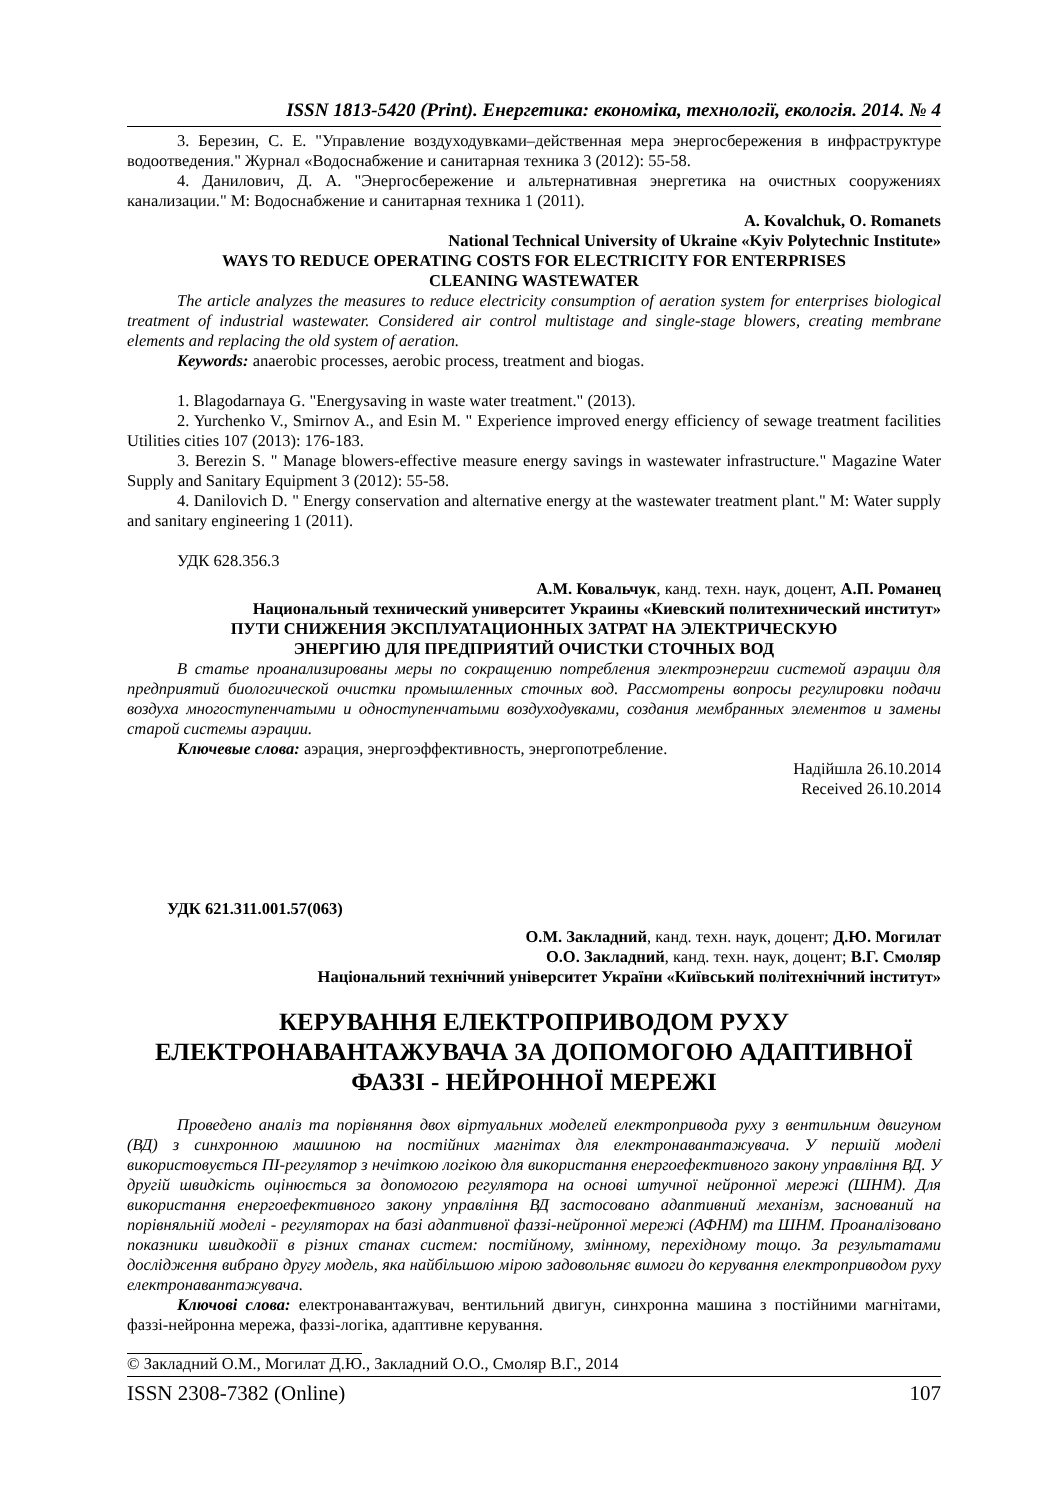ISSN 1813-5420 (Print). Енергетика: економіка, технології, екологія. 2014. № 4
3. Березин, С. Е. "Управление воздуходувками–действенная мера энергосбережения в инфраструктуре водоотведения." Журнал «Водоснабжение и санитарная техника 3 (2012): 55-58.
4. Данилович, Д. А. "Энергосбережение и альтернативная энергетика на очистных сооружениях канализации." М: Водоснабжение и санитарная техника 1 (2011).
A. Kovalchuk, O. Romanets
National Technical University of Ukraine «Kyiv Polytechnic Institute»
WAYS TO REDUCE OPERATING COSTS FOR ELECTRICITY FOR ENTERPRISES
CLEANING WASTEWATER
The article analyzes the measures to reduce electricity consumption of aeration system for enterprises biological treatment of industrial wastewater. Considered air control multistage and single-stage blowers, creating membrane elements and replacing the old system of aeration.
Keywords: anaerobic processes, aerobic process, treatment and biogas.
1. Blagodarnaya G. "Energysaving in waste water treatment." (2013).
2. Yurchenko V., Smirnov A., and Esin M. " Experience improved energy efficiency of sewage treatment facilities Utilities cities 107 (2013): 176-183.
3. Berezin S. " Manage blowers-effective measure energy savings in wastewater infrastructure." Magazine Water Supply and Sanitary Equipment 3 (2012): 55-58.
4. Danilovich D. " Energy conservation and alternative energy at the wastewater treatment plant." M: Water supply and sanitary engineering 1 (2011).
УДК 628.356.3
А.М. Ковальчук, канд. техн. наук, доцент, А.П. Романец
Национальный технический университет Украины «Киевский политехнический институт»
ПУТИ СНИЖЕНИЯ ЭКСПЛУАТАЦИОННЫХ ЗАТРАТ НА ЭЛЕКТРИЧЕСКУЮ
ЭНЕРГИЮ ДЛЯ ПРЕДПРИЯТИЙ ОЧИСТКИ СТОЧНЫХ ВОД
В статье проанализированы меры по сокращению потребления электроэнергии системой аэрации для предприятий биологической очистки промышленных сточных вод. Рассмотрены вопросы регулировки подачи воздуха многоступенчатыми и одноступенчатыми воздуходувками, создания мембранных элементов и замены старой системы аэрации.
Ключевые слова: аэрация, энергоэффективность, энергопотребление.
Надійшла 26.10.2014
Received 26.10.2014
УДК 621.311.001.57(063)
О.М. Закладний, канд. техн. наук, доцент; Д.Ю. Могилат
О.О. Закладний, канд. техн. наук, доцент; В.Г. Смоляр
Національний технічний університет України «Київський політехнічний інститут»
КЕРУВАННЯ ЕЛЕКТРОПРИВОДОМ РУХУ
ЕЛЕКТРОНАВАНТАЖУВАЧА ЗА ДОПОМОГОЮ АДАПТИВНОЇ
ФАЗЗІ - НЕЙРОННОЇ МЕРЕЖІ
Проведено аналіз та порівняння двох віртуальних моделей електропривода руху з вентильним двигуном (ВД) з синхронною машиною на постійних магнітах для електронавантажувача. У першій моделі використовується ПІ-регулятор з нечіткою логікою для використання енергоефективного закону управління ВД. У другій швидкість оцінюється за допомогою регулятора на основі штучної нейронної мережі (ШНМ). Для використання енергоефективного закону управління ВД застосовано адаптивний механізм, заснований на порівняльній моделі - регуляторах на базі адаптивної фаззі-нейронної мережі (АФНМ) та ШНМ. Проаналізовано показники швидкодії в різних станах систем: постійному, змінному, перехідному тощо. За результатами дослідження вибрано другу модель, яка найбільшою мірою задовольняє вимоги до керування електроприводом руху електронавантажувача.
Ключові слова: електронавантажувач, вентильний двигун, синхронна машина з постійними магнітами, фаззі-нейронна мережа, фаззі-логіка, адаптивне керування.
© Закладний О.М., Могилат Д.Ю., Закладний О.О., Смоляр В.Г., 2014
ISSN 2308-7382 (Online) 107